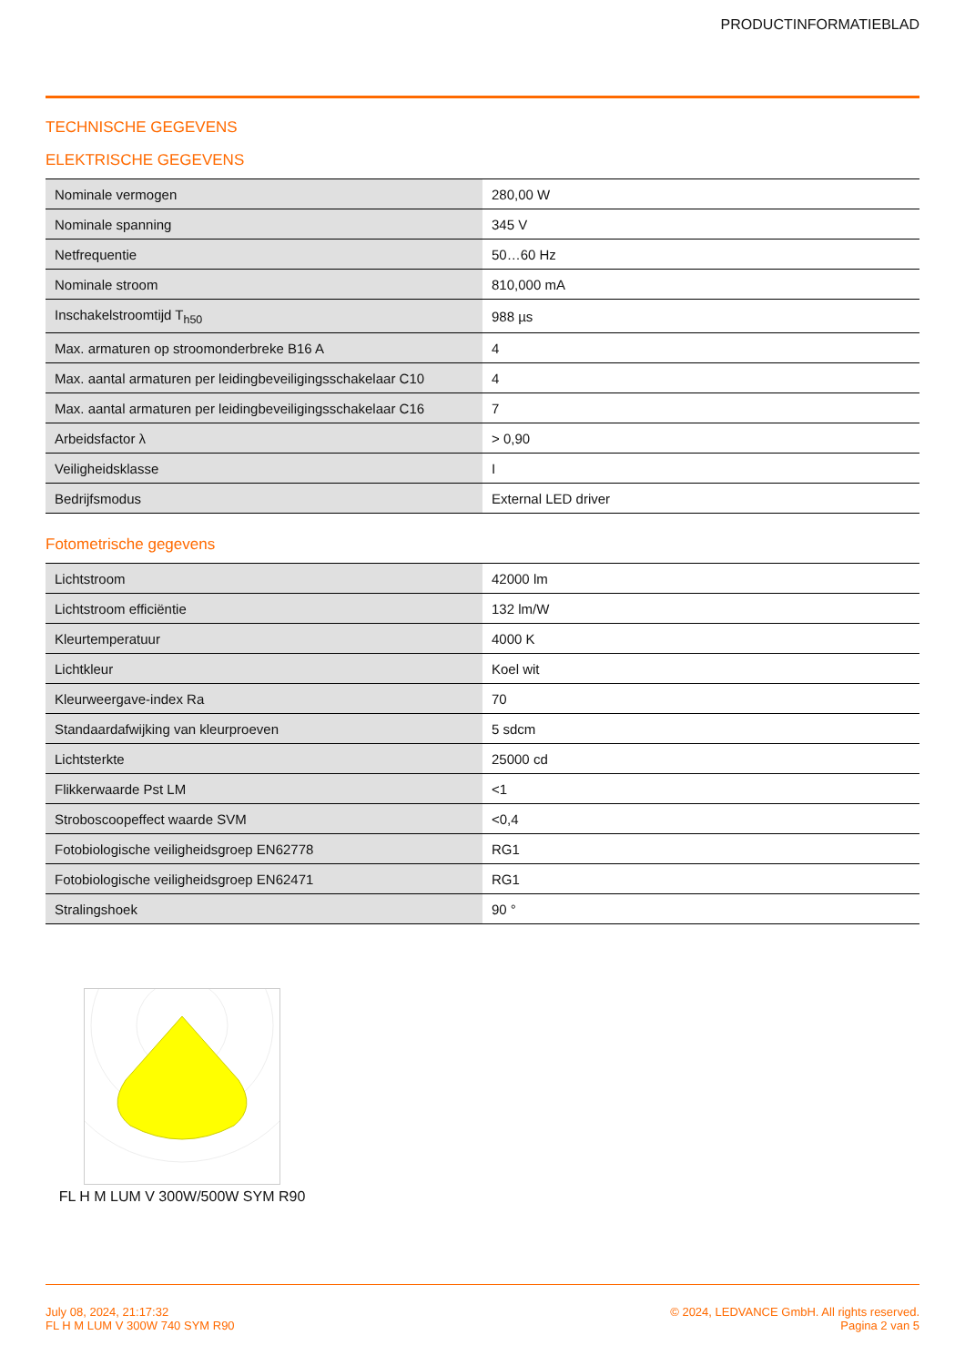PRODUCTINFORMATIEBLAD
TECHNISCHE GEGEVENS
ELEKTRISCHE GEGEVENS
| Nominale vermogen | 280,00 W |
| Nominale spanning | 345 V |
| Netfrequentie | 50…60 Hz |
| Nominale stroom | 810,000 mA |
| Inschakelstroomtijd T<sub>h50</sub> | 988 µs |
| Max. armaturen op stroomonderbreke B16 A | 4 |
| Max. aantal armaturen per leidingbeveiligingsschakelaar C10 | 4 |
| Max. aantal armaturen per leidingbeveiligingsschakelaar C16 | 7 |
| Arbeidsfactor λ | > 0,90 |
| Veiligheidsklasse | I |
| Bedrijfsmodus | External LED driver |
Fotometrische gegevens
| Lichtstroom | 42000 lm |
| Lichtstroom efficiëntie | 132 lm/W |
| Kleurtemperatuur | 4000 K |
| Lichtkleur | Koel wit |
| Kleurweergave-index Ra | 70 |
| Standaardafwijking van kleurproeven | 5 sdcm |
| Lichtsterkte | 25000 cd |
| Flikkerwaarde Pst LM | <1 |
| Stroboscoopeffect waarde SVM | <0,4 |
| Fotobiologische veiligheidsgroep EN62778 | RG1 |
| Fotobiologische veiligheidsgroep EN62471 | RG1 |
| Stralingshoek | 90 ° |
FL H M LUM V 300W/500W SYM R90
July 08, 2024, 21:17:32
FL H M LUM V 300W 740 SYM R90
© 2024, LEDVANCE GmbH. All rights reserved.
Pagina 2 van 5